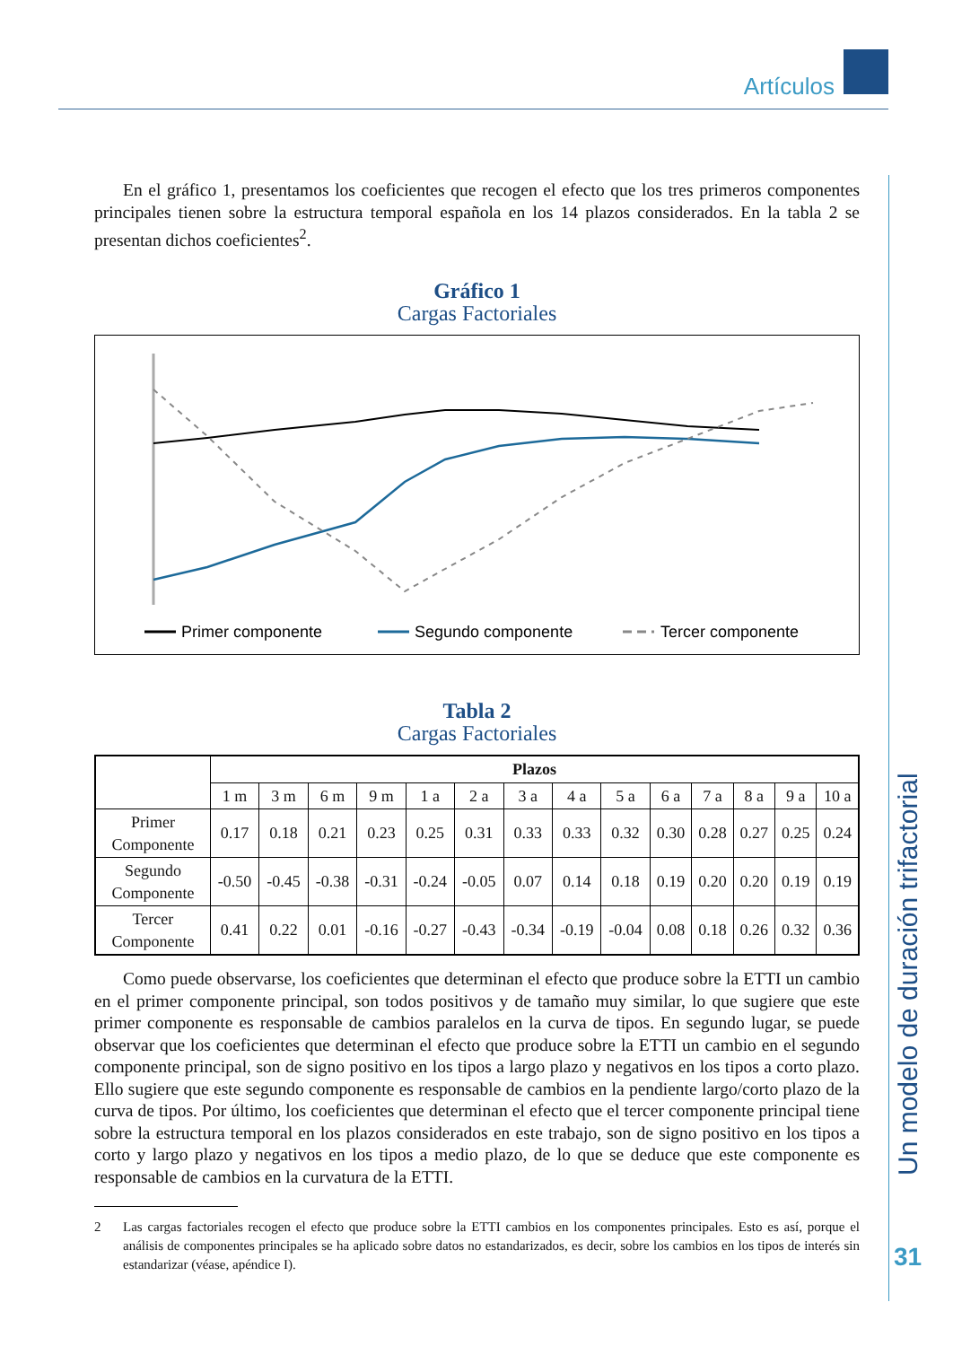Artículos
Un modelo de duración trifactorial
31
En el gráfico 1, presentamos los coeficientes que recogen el efecto que los tres primeros componentes principales tienen sobre la estructura temporal española en los 14 plazos considerados. En la tabla 2 se presentan dichos coeficientes<sup>2</sup>.
Gráfico 1
Cargas Factoriales
Primer componente
Segundo componente
Tercer componente
Tabla 2
Cargas Factoriales
| | Plazos | | | | | | | | | | | | | |
| --- | --- | --- | --- | --- | --- | --- | --- | --- | --- | --- | --- | --- | --- | --- |
| | 1 m | 3 m | 6 m | 9 m | 1 a | 2 a | 3 a | 4 a | 5 a | 6 a | 7 a | 8 a | 9 a | 10 a |
| Primer Componente | 0.17 | 0.18 | 0.21 | 0.23 | 0.25 | 0.31 | 0.33 | 0.33 | 0.32 | 0.30 | 0.28 | 0.27 | 0.25 | 0.24 |
| Segundo Componente | -0.50 | -0.45 | -0.38 | -0.31 | -0.24 | -0.05 | 0.07 | 0.14 | 0.18 | 0.19 | 0.20 | 0.20 | 0.19 | 0.19 |
| Tercer Componente | 0.41 | 0.22 | 0.01 | -0.16 | -0.27 | -0.43 | -0.34 | -0.19 | -0.04 | 0.08 | 0.18 | 0.26 | 0.32 | 0.36 |
Como puede observarse, los coeficientes que determinan el efecto que produce sobre la ETTI un cambio en el primer componente principal, son todos positivos y de tamaño muy similar, lo que sugiere que este primer componente es responsable de cambios paralelos en la curva de tipos. En segundo lugar, se puede observar que los coeficientes que determinan el efecto que produce sobre la ETTI un cambio en el segundo componente principal, son de signo positivo en los tipos a largo plazo y negativos en los tipos a corto plazo. Ello sugiere que este segundo componente es responsable de cambios en la pendiente largo/corto plazo de la curva de tipos. Por último, los coeficientes que determinan el efecto que el tercer componente principal tiene sobre la estructura temporal en los plazos considerados en este trabajo, son de signo positivo en los tipos a corto y largo plazo y negativos en los tipos a medio plazo, de lo que se deduce que este componente es responsable de cambios en la curvatura de la ETTI.
2 Las cargas factoriales recogen el efecto que produce sobre la ETTI cambios en los componentes principales. Esto es así, porque el análisis de componentes principales se ha aplicado sobre datos no estandarizados, es decir, sobre los cambios en los tipos de interés sin estandarizar (véase, apéndice I).